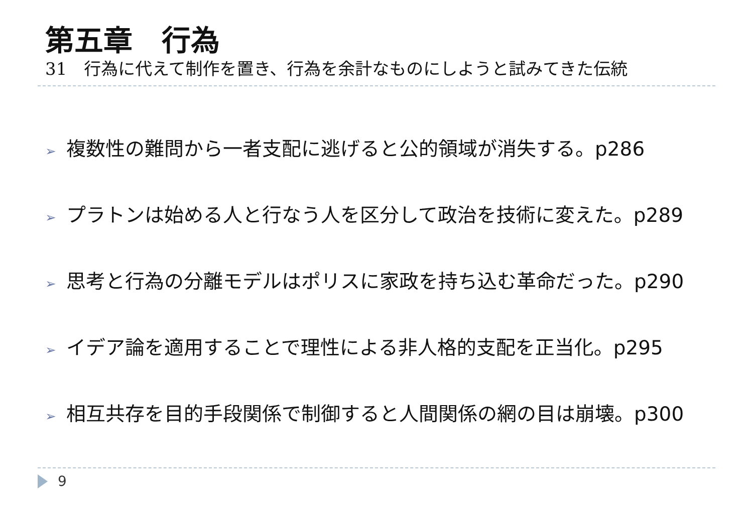第五章　行為
31　行為に代えて制作を置き、行為を余計なものにしようと試みてきた伝統
➢ 複数性の難問から一者支配に逃げると公的領域が消失する。p286
➢ プラトンは始める人と行なう人を区分して政治を技術に変えた。p289
➢ 思考と行為の分離モデルはポリスに家政を持ち込む革命だった。p290
➢ イデア論を適用することで理性による非人格的支配を正当化。p295
➢ 相互共存を目的手段関係で制御すると人間関係の網の目は崩壊。p300
9